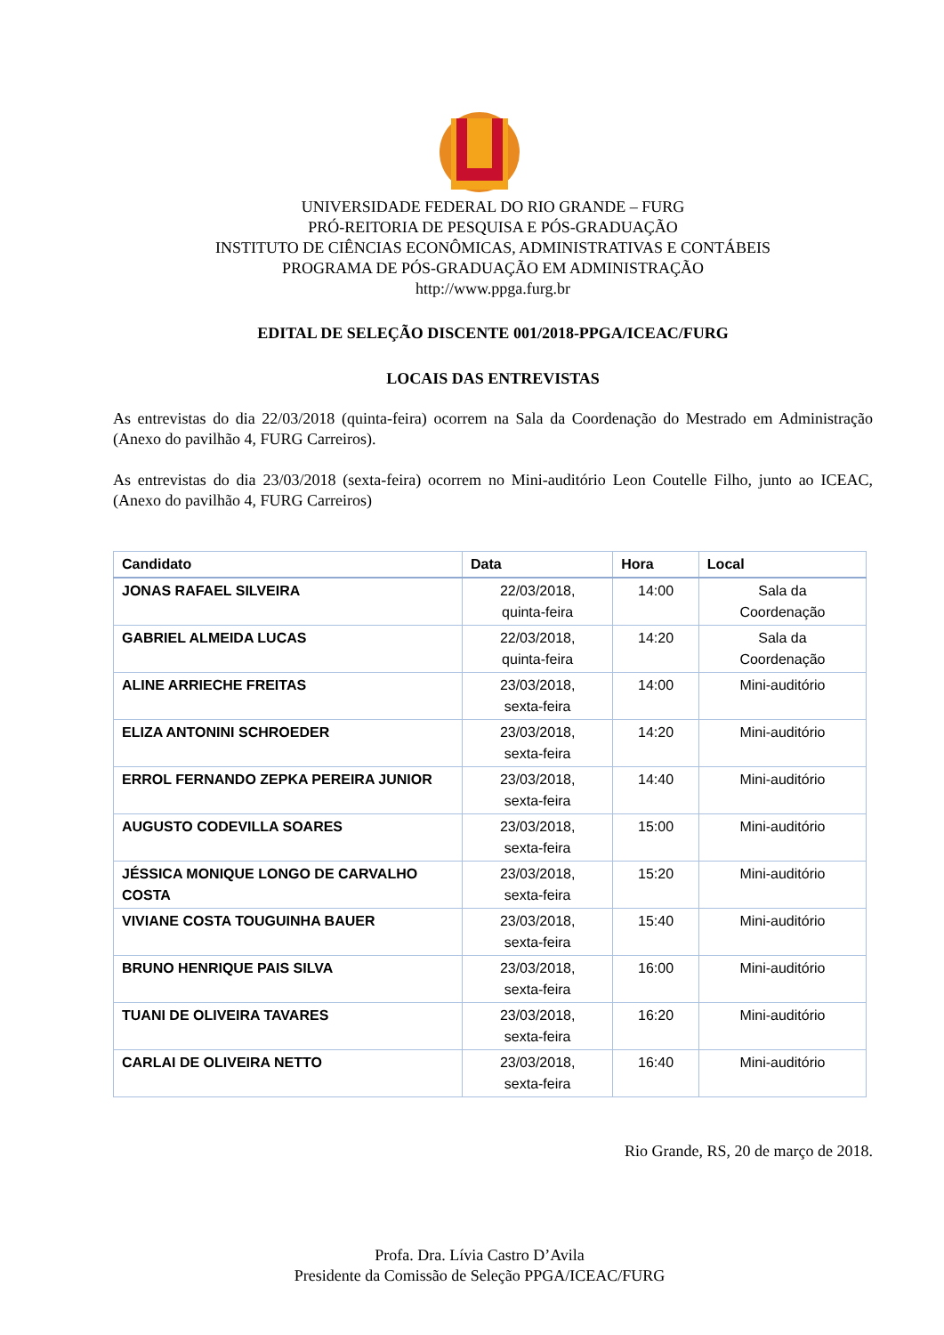UNIVERSIDADE FEDERAL DO RIO GRANDE – FURG
PRÓ-REITORIA DE PESQUISA E PÓS-GRADUAÇÃO
INSTITUTO DE CIÊNCIAS ECONÔMICAS, ADMINISTRATIVAS E CONTÁBEIS
PROGRAMA DE PÓS-GRADUAÇÃO EM ADMINISTRAÇÃO
http://www.ppga.furg.br
EDITAL DE SELEÇÃO DISCENTE 001/2018-PPGA/ICEAC/FURG
LOCAIS DAS ENTREVISTAS
As entrevistas do dia 22/03/2018 (quinta-feira) ocorrem na Sala da Coordenação do Mestrado em Administração (Anexo do pavilhão 4, FURG Carreiros).
As entrevistas do dia 23/03/2018 (sexta-feira) ocorrem no Mini-auditório Leon Coutelle Filho, junto ao ICEAC, (Anexo do pavilhão 4, FURG Carreiros)
| Candidato | Data | Hora | Local |
| --- | --- | --- | --- |
| JONAS RAFAEL SILVEIRA | 22/03/2018, quinta-feira | 14:00 | Sala da Coordenação |
| GABRIEL ALMEIDA LUCAS | 22/03/2018, quinta-feira | 14:20 | Sala da Coordenação |
| ALINE ARRIECHE FREITAS | 23/03/2018, sexta-feira | 14:00 | Mini-auditório |
| ELIZA ANTONINI SCHROEDER | 23/03/2018, sexta-feira | 14:20 | Mini-auditório |
| ERROL FERNANDO ZEPKA PEREIRA JUNIOR | 23/03/2018, sexta-feira | 14:40 | Mini-auditório |
| AUGUSTO CODEVILLA SOARES | 23/03/2018, sexta-feira | 15:00 | Mini-auditório |
| JÉSSICA MONIQUE LONGO DE CARVALHO COSTA | 23/03/2018, sexta-feira | 15:20 | Mini-auditório |
| VIVIANE COSTA TOUGUINHA BAUER | 23/03/2018, sexta-feira | 15:40 | Mini-auditório |
| BRUNO HENRIQUE PAIS SILVA | 23/03/2018, sexta-feira | 16:00 | Mini-auditório |
| TUANI DE OLIVEIRA TAVARES | 23/03/2018, sexta-feira | 16:20 | Mini-auditório |
| CARLAI DE OLIVEIRA NETTO | 23/03/2018, sexta-feira | 16:40 | Mini-auditório |
Rio Grande, RS, 20 de março de 2018.
Profa. Dra. Lívia Castro D’Avila
Presidente da Comissão de Seleção PPGA/ICEAC/FURG